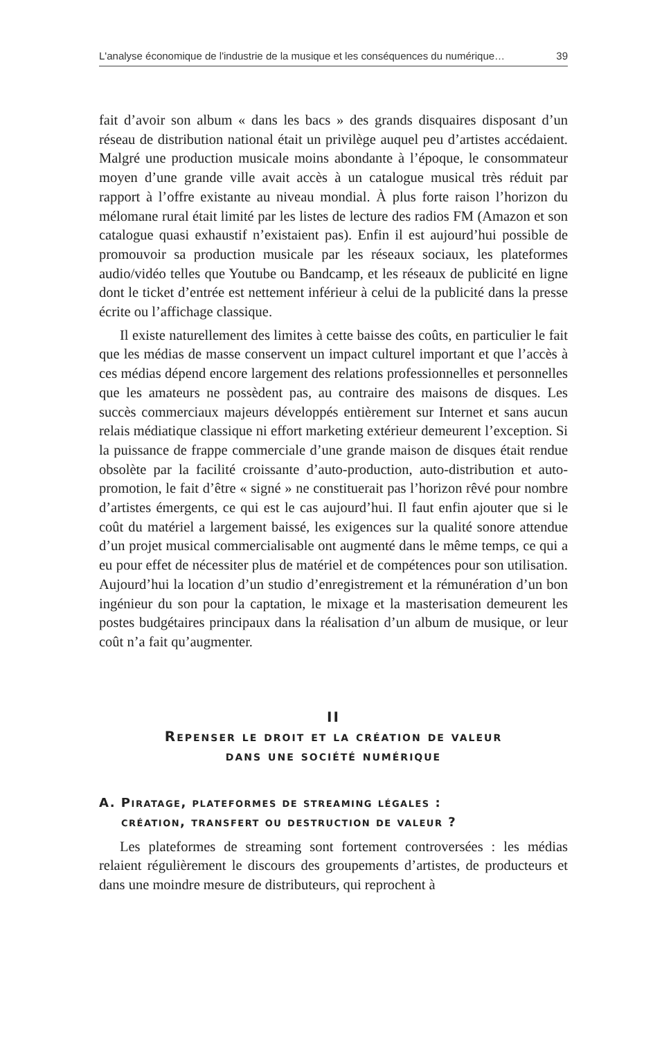L'analyse économique de l'industrie de la musique et les conséquences du numérique… 39
fait d’avoir son album « dans les bacs » des grands disquaires disposant d’un réseau de distribution national était un privilège auquel peu d’artistes accédaient. Malgré une production musicale moins abondante à l’époque, le consommateur moyen d’une grande ville avait accès à un catalogue musical très réduit par rapport à l’offre existante au niveau mondial. À plus forte raison l’horizon du mélomane rural était limité par les listes de lecture des radios FM (Amazon et son catalogue quasi exhaustif n’existaient pas). Enfin il est aujourd’hui possible de promouvoir sa production musicale par les réseaux sociaux, les plateformes audio/vidéo telles que Youtube ou Bandcamp, et les réseaux de publicité en ligne dont le ticket d’entrée est nettement inférieur à celui de la publicité dans la presse écrite ou l’affichage classique.
Il existe naturellement des limites à cette baisse des coûts, en particulier le fait que les médias de masse conservent un impact culturel important et que l’accès à ces médias dépend encore largement des relations professionnelles et personnelles que les amateurs ne possèdent pas, au contraire des maisons de disques. Les succès commerciaux majeurs développés entièrement sur Internet et sans aucun relais médiatique classique ni effort marketing extérieur demeurent l’exception. Si la puissance de frappe commerciale d’une grande maison de disques était rendue obsolète par la facilité croissante d’auto-production, auto-distribution et auto-promotion, le fait d’être « signé » ne constituerait pas l’horizon rêvé pour nombre d’artistes émergents, ce qui est le cas aujourd’hui. Il faut enfin ajouter que si le coût du matériel a largement baissé, les exigences sur la qualité sonore attendue d’un projet musical commercialisable ont augmenté dans le même temps, ce qui a eu pour effet de nécessiter plus de matériel et de compétences pour son utilisation. Aujourd’hui la location d’un studio d’enregistrement et la rémunération d’un bon ingénieur du son pour la captation, le mixage et la masterisation demeurent les postes budgétaires principaux dans la réalisation d’un album de musique, or leur coût n’a fait qu’augmenter.
II
Repenser le droit et la création de valeur
dans une société numérique
A. Piratage, plateformes de streaming légales :
création, transfert ou destruction de valeur ?
Les plateformes de streaming sont fortement controversées : les médias relaient régulièrement le discours des groupements d’artistes, de producteurs et dans une moindre mesure de distributeurs, qui reprochent à